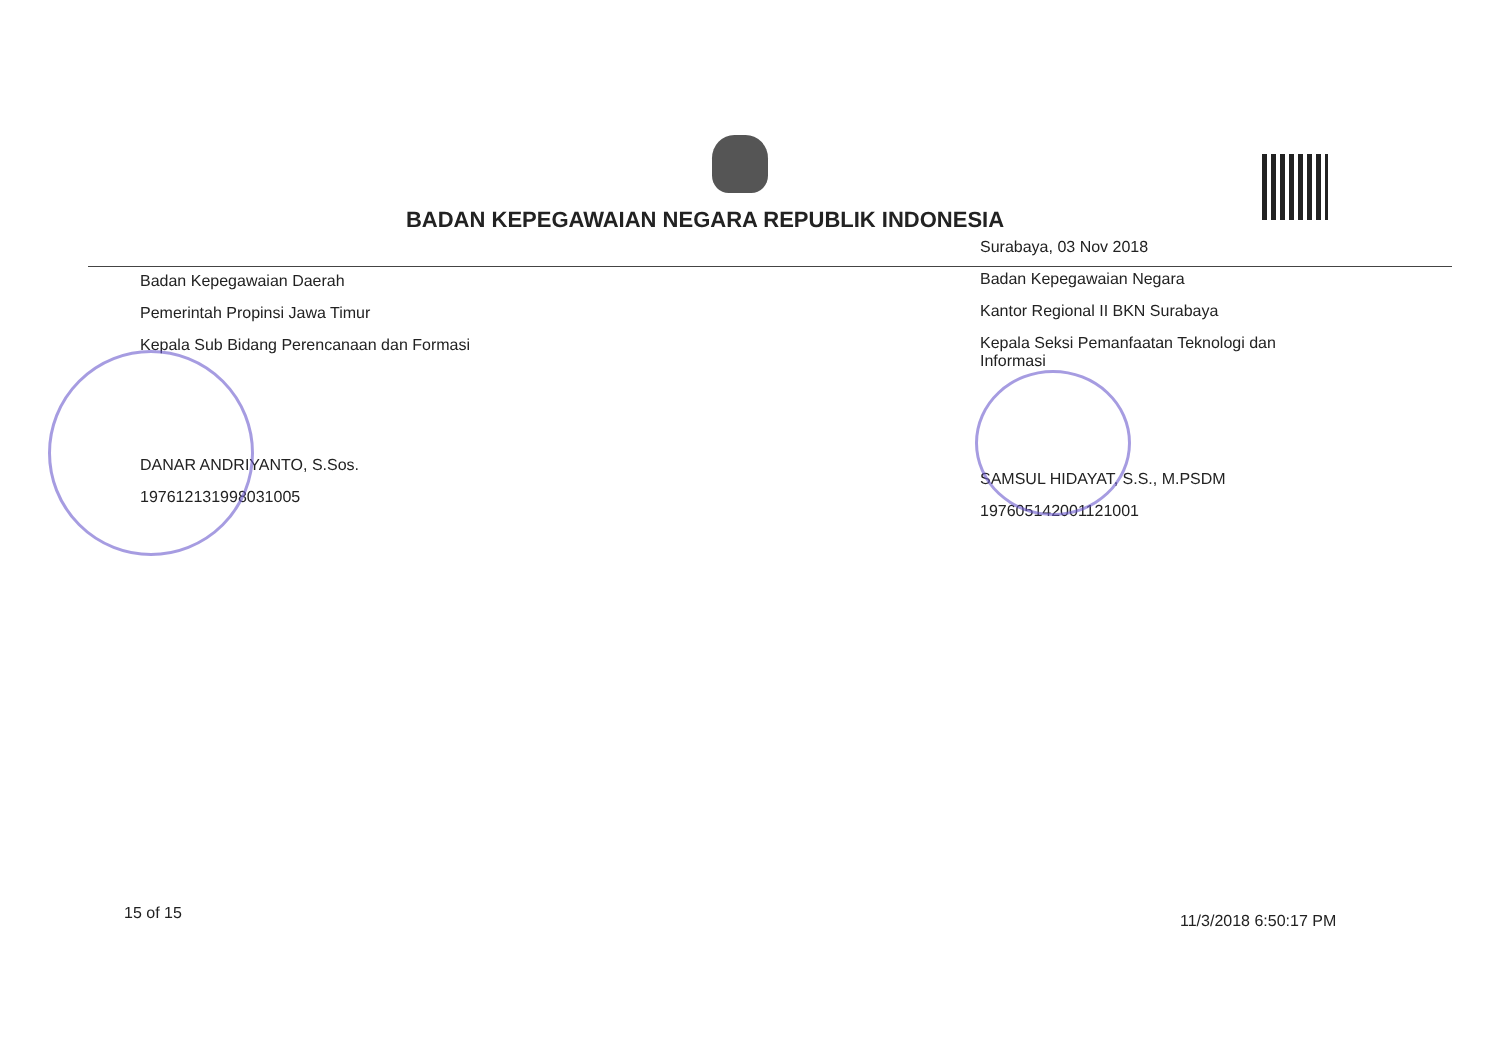BADAN KEPEGAWAIAN NEGARA REPUBLIK INDONESIA
Badan Kepegawaian Daerah
Pemerintah Propinsi Jawa Timur
Kepala Sub Bidang Perencanaan dan Formasi
DANAR ANDRIYANTO, S.Sos.
197612131998031005
Surabaya, 03 Nov 2018
Badan Kepegawaian Negara
Kantor Regional II BKN Surabaya
Kepala Seksi Pemanfaatan Teknologi dan Informasi
SAMSUL HIDAYAT, S.S., M.PSDM
197605142001121001
15 of 15 11/3/2018 6:50:17 PM